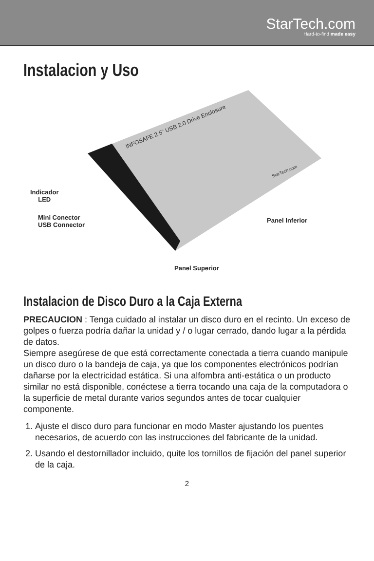StarTech.com
Hard-to-find made easy
Instalacion y Uso
INFOSAFE 2.5" USB 2.0 Drive Enclosure
StarTech.com
Indicador
LED
Mini Conector
USB Connector
Panel Inferior
Panel Superior
Instalacion de Disco Duro a la Caja Externa
PRECAUCION : Tenga cuidado al instalar un disco duro en el recinto. Un exceso de golpes o fuerza podría dañar la unidad y / o lugar cerrado, dando lugar a la pérdida de datos.
Siempre asegúrese de que está correctamente conectada a tierra cuando manipule un disco duro o la bandeja de caja, ya que los componentes electrónicos podrían dañarse por la electricidad estática. Si una alfombra anti-estática o un producto similar no está disponible, conéctese a tierra tocando una caja de la computadora o la superficie de metal durante varios segundos antes de tocar cualquier componente.
1. Ajuste el disco duro para funcionar en modo Master ajustando los puentes necesarios, de acuerdo con las instrucciones del fabricante de la unidad.
2. Usando el destornillador incluido, quite los tornillos de fijación del panel superior de la caja.
2